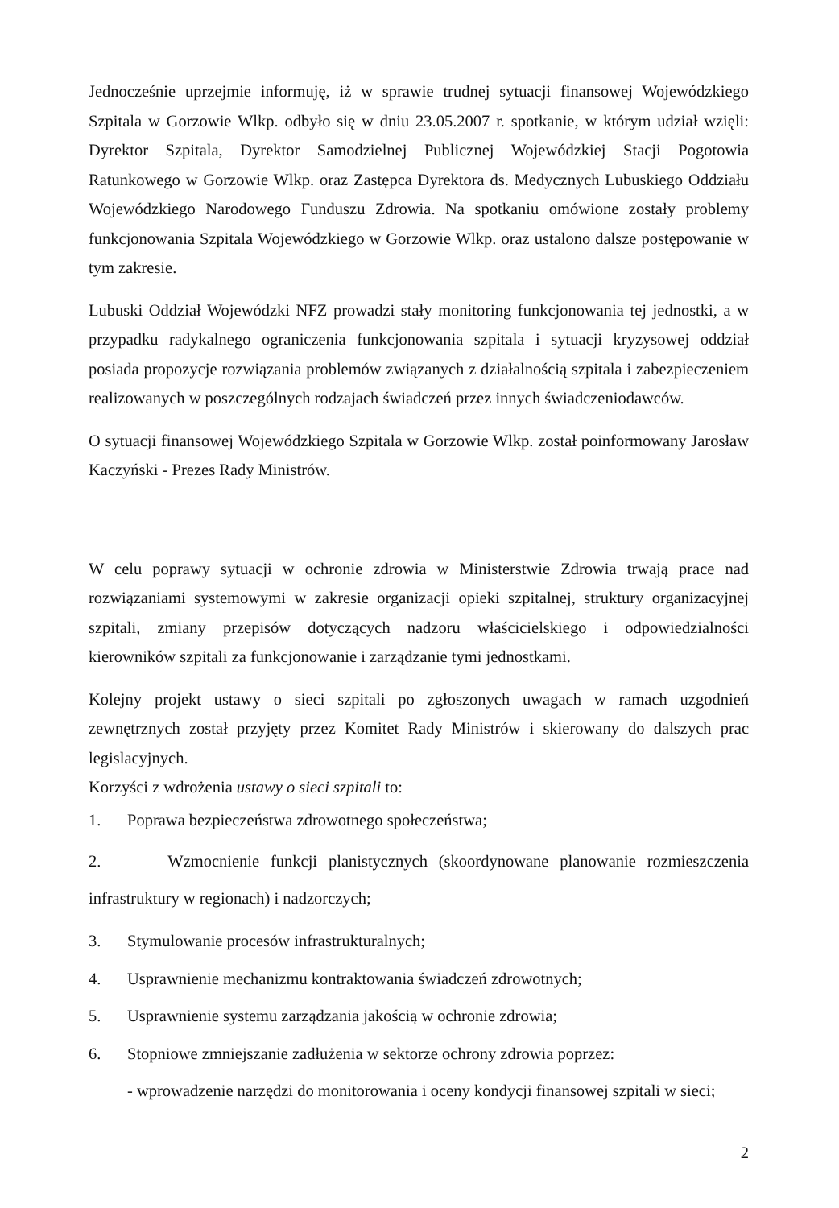Jednocześnie uprzejmie informuję, iż w sprawie trudnej sytuacji finansowej Wojewódzkiego Szpitala w Gorzowie Wlkp. odbyło się w dniu 23.05.2007 r. spotkanie, w którym udział wzięli: Dyrektor Szpitala, Dyrektor Samodzielnej Publicznej Wojewódzkiej Stacji Pogotowia Ratunkowego w Gorzowie Wlkp. oraz Zastępca Dyrektora ds. Medycznych Lubuskiego Oddziału Wojewódzkiego Narodowego Funduszu Zdrowia. Na spotkaniu omówione zostały problemy funkcjonowania Szpitala Wojewódzkiego w Gorzowie Wlkp. oraz ustalono dalsze postępowanie w tym zakresie.
Lubuski Oddział Wojewódzki NFZ prowadzi stały monitoring funkcjonowania tej jednostki, a w przypadku radykalnego ograniczenia funkcjonowania szpitala i sytuacji kryzysowej oddział posiada propozycje rozwiązania problemów związanych z działalnością szpitala i zabezpieczeniem realizowanych w poszczególnych rodzajach świadczeń przez innych świadczeniodawców.
O sytuacji finansowej Wojewódzkiego Szpitala w Gorzowie Wlkp. został poinformowany Jarosław Kaczyński - Prezes Rady Ministrów.
W celu poprawy sytuacji w ochronie zdrowia w Ministerstwie Zdrowia trwają prace nad rozwiązaniami systemowymi w zakresie organizacji opieki szpitalnej, struktury organizacyjnej szpitali, zmiany przepisów dotyczących nadzoru właścicielskiego i odpowiedzialności kierowników szpitali za funkcjonowanie i zarządzanie tymi jednostkami.
Kolejny projekt ustawy o sieci szpitali po zgłoszonych uwagach w ramach uzgodnień zewnętrznych został przyjęty przez Komitet Rady Ministrów i skierowany do dalszych prac legislacyjnych.
Korzyści z wdrożenia ustawy o sieci szpitali to:
1. Poprawa bezpieczeństwa zdrowotnego społeczeństwa;
2. Wzmocnienie funkcji planistycznych (skoordynowane planowanie rozmieszczenia infrastruktury w regionach) i nadzorczych;
3. Stymulowanie procesów infrastrukturalnych;
4. Usprawnienie mechanizmu kontraktowania świadczeń zdrowotnych;
5. Usprawnienie systemu zarządzania jakością w ochronie zdrowia;
6. Stopniowe zmniejszanie zadłużenia w sektorze ochrony zdrowia poprzez:
- wprowadzenie narzędzi do monitorowania i oceny kondycji finansowej szpitali w sieci;
2